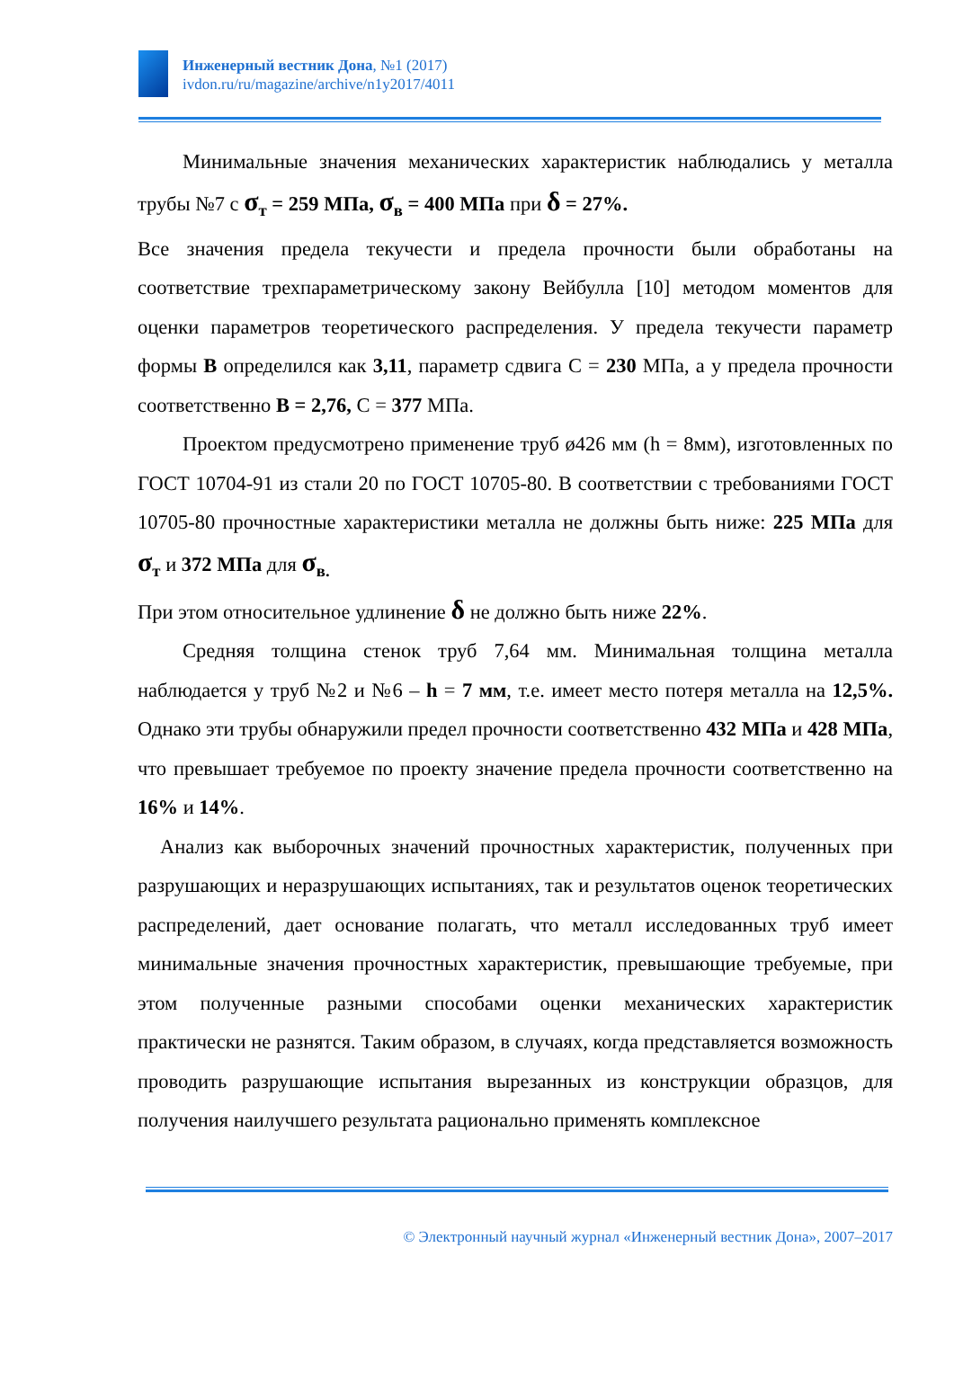Инженерный вестник Дона, №1 (2017)
ivdon.ru/ru/magazine/archive/n1y2017/4011
Минимальные значения механических характеристик наблюдались у металла трубы №7 с σ<sub>т</sub> = 259 МПа, σ<sub>в</sub> = 400 МПа при δ = 27%.
Все значения предела текучести и предела прочности были обработаны на соответствие трехпараметрическому закону Вейбулла [10] методом моментов для оценки параметров теоретического распределения. У предела текучести параметр формы В определился как 3,11, параметр сдвига С = 230 МПа, а у предела прочности соответственно В = 2,76, С = 377 МПа.
Проектом предусмотрено применение труб ø426 мм (h = 8мм), изготовленных по ГОСТ 10704-91 из стали 20 по ГОСТ 10705-80. В соответствии с требованиями ГОСТ 10705-80 прочностные характеристики металла не должны быть ниже: 225 МПа для σ<sub>т</sub> и 372 МПа для σ<sub>в.</sub>
При этом относительное удлинение δ не должно быть ниже 22%.
Средняя толщина стенок труб 7,64 мм. Минимальная толщина металла наблюдается у труб №2 и №6 – h = 7 мм, т.е. имеет место потеря металла на 12,5%. Однако эти трубы обнаружили предел прочности соответственно 432 МПа и 428 МПа, что превышает требуемое по проекту значение предела прочности соответственно на 16% и 14%.
Анализ как выборочных значений прочностных характеристик, полученных при разрушающих и неразрушающих испытаниях, так и результатов оценок теоретических распределений, дает основание полагать, что металл исследованных труб имеет минимальные значения прочностных характеристик, превышающие требуемые, при этом полученные разными способами оценки механических характеристик практически не разнятся. Таким образом, в случаях, когда представляется возможность проводить разрушающие испытания вырезанных из конструкции образцов, для получения наилучшего результата рационально применять комплексное
© Электронный научный журнал «Инженерный вестник Дона», 2007–2017